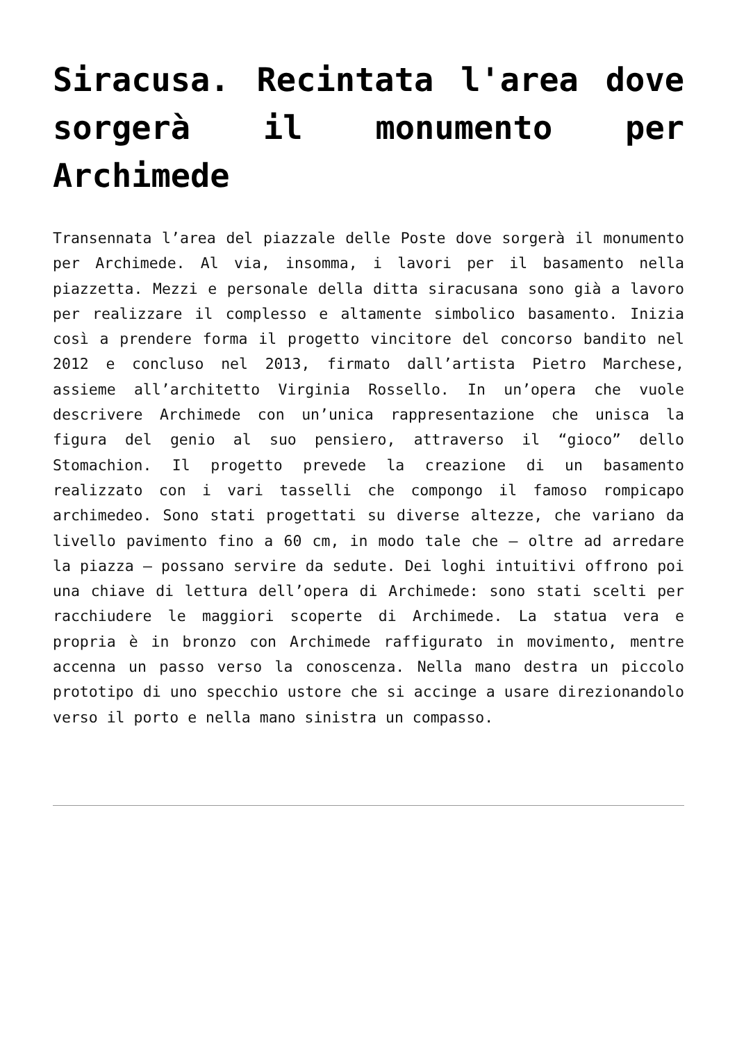Siracusa. Recintata l'area dove sorgerà il monumento per Archimede
Transennata l’area del piazzale delle Poste dove sorgerà il monumento per Archimede. Al via, insomma, i lavori per il basamento nella piazzetta. Mezzi e personale della ditta siracusana sono già a lavoro per realizzare il complesso e altamente simbolico basamento. Inizia così a prendere forma il progetto vincitore del concorso bandito nel 2012 e concluso nel 2013, firmato dall’artista Pietro Marchese, assieme all’architetto Virginia Rossello. In un’opera che vuole descrivere Archimede con un’unica rappresentazione che unisca la figura del genio al suo pensiero, attraverso il “gioco” dello Stomachion. Il progetto prevede la creazione di un basamento realizzato con i vari tasselli che compongo il famoso rompicapo archimedeo. Sono stati progettati su diverse altezze, che variano da livello pavimento fino a 60 cm, in modo tale che – oltre ad arredare la piazza – possano servire da sedute. Dei loghi intuitivi offrono poi una chiave di lettura dell’opera di Archimede: sono stati scelti per racchiudere le maggiori scoperte di Archimede. La statua vera e propria è in bronzo con Archimede raffigurato in movimento, mentre accenna un passo verso la conoscenza. Nella mano destra un piccolo prototipo di uno specchio ustore che si accinge a usare direzionandolo verso il porto e nella mano sinistra un compasso.